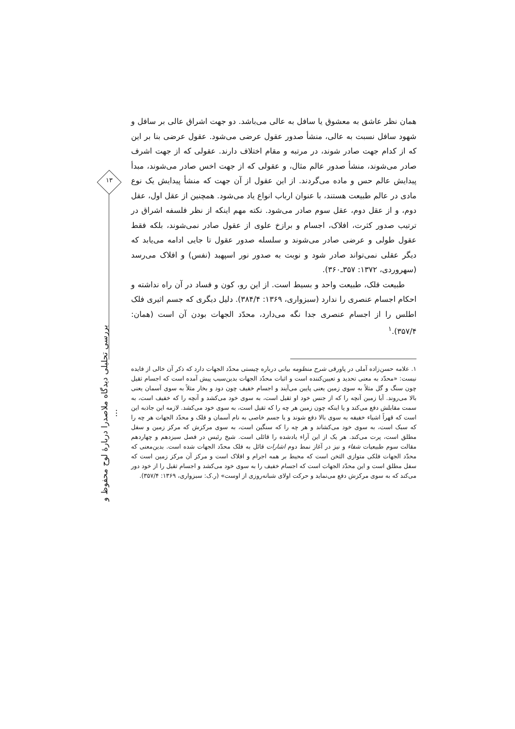۱۳
بررسی تحلیلی دیدگاه ملاصدرا دربارهٔ لوح محفوظ و ...
همان نظر عاشق به معشوق یا سافل به عالی می‌باشد. دو جهت اشراق عالی بر سافل و شهود سافل نسبت به عالی، منشأ صدور عقول عرضی می‌شود. عقول عرضی بنا بر این که از کدام جهت صادر شوند، در مرتبه و مقام اختلاف دارند. عقولی که از جهت اشرف صادر می‌شوند، منشأ صدور عالم مثال، و عقولی که از جهت اخس صادر می‌شوند، مبدأ پیدایش عالم حس و ماده می‌گردند. از این عقول از آن جهت که منشأ پیدایش یک نوع مادی در عالم طبیعت هستند، با عنوان ارباب انواع یاد می‌شود. همچنین از عقل اول، عقل دوم، و از عقل دوم، عقل سوم صادر می‌شود. نکته مهم اینکه از نظر فلسفه اشراق در ترتیب صدور کثرت، افلاک، اجسام و برازخ علوی از عقول صادر نمی‌شوند، بلکه فقط عقول طولی و عرضی صادر می‌شوند و سلسله صدور عقول تا جایی ادامه می‌یابد که دیگر عقلی نمی‌تواند صادر شود و نوبت به صدور نور اسپهبد (نفس) و افلاک می‌رسد (سهروردی، ۱۳۷۲: ۳۵۷ـ۳۶۰).
طبیعت فلک، طبیعت واحد و بسیط است. از این رو، کون و فساد در آن راه نداشته و احکام اجسام عنصری را ندارد (سبزواری، ۱۳۶۹: ۳۸۴/۴). دلیل دیگری که جسم اثیری فلک اطلس را از اجسام عنصری جدا نگه می‌دارد، محدّد الجهات بودن آن است (همان: ۳۵۷/۴).<sup>۱</sup>
۱. علامه حسن‌زاده آملی در پاورقی شرح منظومه بیانی درباره چیستی محدّد الجهات دارد که ذکر آن خالی از فایده نیست: «محدّد به معنی تحدید و تعیین‌کننده است و اثبات محدّد الجهات بدین‌سبب پیش آمده است که اجسام ثقیل چون سنگ و گل مثلاً به سوی زمین یعنی پایین می‌آیند و اجسام خفیف چون دود و بخار مثلاً به سوی آسمان یعنی بالا می‌روند. آیا زمین آنچه را که از جنس خود او ثقیل است، به سوی خود می‌کشد و آنچه را که خفیف است، به سمت مقابلش دفع می‌کند و یا اینکه چون زمین هر چه را که ثقیل است، به سوی خود می‌کشد. لازمه این جاذبه این است که قهراً اشیاء خفیفه به سوی بالا دفع شوند و یا جسم خاصی به نام آسمان و فلک و محدّد الجهات هر چه را که سبک است، به سوی خود می‌کشاند و هر چه را که سنگین است، به سوی مرکزش که مرکز زمین و سفل مطلق است، پرت می‌کند. هر یک از این آراء یادشده را قائلی است. شیخ رئیس در فصل سیزدهم و چهاردهم مقالت سوم طبیعیات شفاء و نیز در آغاز نمط دوم اشارات قائل به فلک محدّد الجهات شده است. بدین‌معنی که محدّد الجهات فلکی متوازی الثخن است که محیط بر همه اجرام و افلاک است و مرکز آن مرکز زمین است که سفل مطلق است و این محدّد الجهات است که اجسام خفیف را به سوی خود می‌کشد و اجسام ثقیل را از خود دور می‌کند که به سوی مرکزش دفع می‌نماید و حرکت اولای شبانه‌روزی از اوست» (ر.ک: سبزواری، ۱۳۶۹: ۳۵۷/۴).